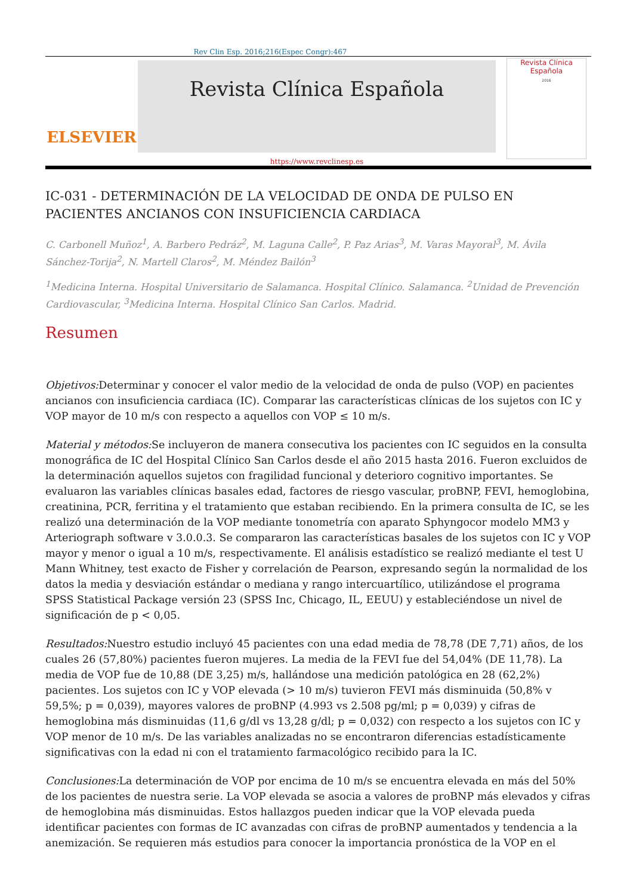Rev Clin Esp. 2016;216(Espec Congr):467
ELSEVIER
Revista Clínica Española
https://www.revclinesp.es
Revista Clínica
Española
2016
IC-031 - DETERMINACIÓN DE LA VELOCIDAD DE ONDA DE PULSO EN PACIENTES ANCIANOS CON INSUFICIENCIA CARDIACA
C. Carbonell Muñoz<sup>1</sup>, A. Barbero Pedráz<sup>2</sup>, M. Laguna Calle<sup>2</sup>, P. Paz Arias<sup>3</sup>, M. Varas Mayoral<sup>3</sup>, M. Ávila Sánchez-Torija<sup>2</sup>, N. Martell Claros<sup>2</sup>, M. Méndez Bailón<sup>3</sup>
<sup>1</sup> Medicina Interna. Hospital Universitario de Salamanca. Hospital Clínico. Salamanca. <sup>2</sup>Unidad de Prevención Cardiovascular, <sup>3</sup>Medicina Interna. Hospital Clínico San Carlos. Madrid.
Resumen
Objetivos: Determinar y conocer el valor medio de la velocidad de onda de pulso (VOP) en pacientes ancianos con insuficiencia cardiaca (IC). Comparar las características clínicas de los sujetos con IC y VOP mayor de 10 m/s con respecto a aquellos con VOP ≤ 10 m/s.
Material y métodos: Se incluyeron de manera consecutiva los pacientes con IC seguidos en la consulta monográfica de IC del Hospital Clínico San Carlos desde el año 2015 hasta 2016. Fueron excluidos de la determinación aquellos sujetos con fragilidad funcional y deterioro cognitivo importantes. Se evaluaron las variables clínicas basales edad, factores de riesgo vascular, proBNP, FEVI, hemoglobina, creatinina, PCR, ferritina y el tratamiento que estaban recibiendo. En la primera consulta de IC, se les realizó una determinación de la VOP mediante tonometría con aparato Sphyngocor modelo MM3 y Arteriograph software v 3.0.0.3. Se compararon las características basales de los sujetos con IC y VOP mayor y menor o igual a 10 m/s, respectivamente. El análisis estadístico se realizó mediante el test U Mann Whitney, test exacto de Fisher y correlación de Pearson, expresando según la normalidad de los datos la media y desviación estándar o mediana y rango intercuartílico, utilizándose el programa SPSS Statistical Package versión 23 (SPSS Inc, Chicago, IL, EEUU) y estableciéndose un nivel de significación de p < 0,05.
Resultados: Nuestro estudio incluyó 45 pacientes con una edad media de 78,78 (DE 7,71) años, de los cuales 26 (57,80%) pacientes fueron mujeres. La media de la FEVI fue del 54,04% (DE 11,78). La media de VOP fue de 10,88 (DE 3,25) m/s, hallándose una medición patológica en 28 (62,2%) pacientes. Los sujetos con IC y VOP elevada (> 10 m/s) tuvieron FEVI más disminuida (50,8% v 59,5%; p = 0,039), mayores valores de proBNP (4.993 vs 2.508 pg/ml; p = 0,039) y cifras de hemoglobina más disminuidas (11,6 g/dl vs 13,28 g/dl; p = 0,032) con respecto a los sujetos con IC y VOP menor de 10 m/s. De las variables analizadas no se encontraron diferencias estadísticamente significativas con la edad ni con el tratamiento farmacológico recibido para la IC.
Conclusiones: La determinación de VOP por encima de 10 m/s se encuentra elevada en más del 50% de los pacientes de nuestra serie. La VOP elevada se asocia a valores de proBNP más elevados y cifras de hemoglobina más disminuidas. Estos hallazgos pueden indicar que la VOP elevada pueda identificar pacientes con formas de IC avanzadas con cifras de proBNP aumentados y tendencia a la anemización. Se requieren más estudios para conocer la importancia pronóstica de la VOP en el